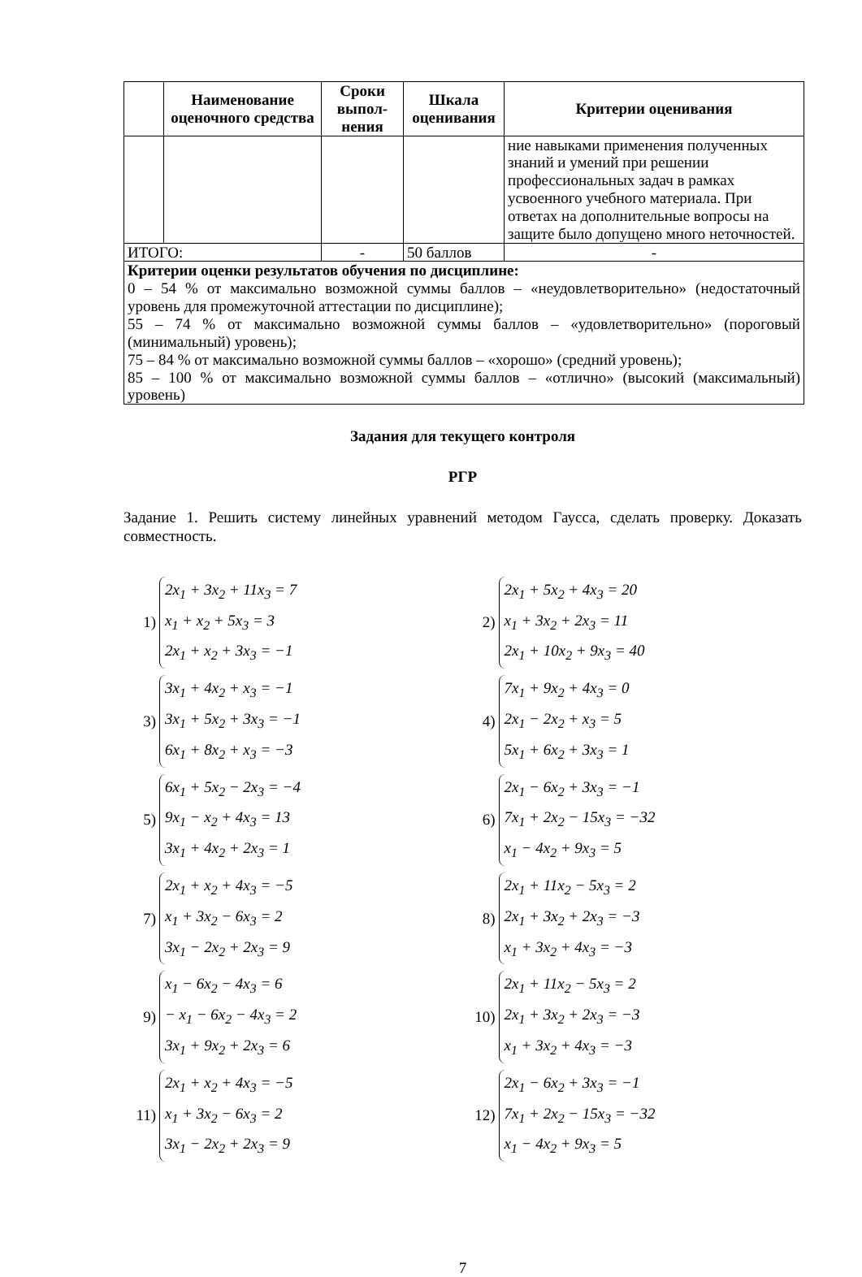| | Наименование оценочного сред­ства | Сроки выпол­нения | Шкала оценива­ния | Критерии оценивания |
| --- | --- | --- | --- | --- |
| | | | | ние навыками применения получен­ных знаний и умений при решении профессиональных задач в рамках усвоенного учебного материала. При ответах на дополнительные вопросы на защите было допущено много не­точностей. |
| ИТОГО: | | - | 50 баллов | - |
| Критерии оценки результатов обучения по дисциплине: 0 – 54 % от максимально возможной суммы баллов – «неудовлетворительно» (недоста­точный уровень для промежуточной аттестации по дисциплине); 55 – 74 % от максимально возможной суммы баллов – «удовлетворительно» (пороговый (минимальный) уровень); 75 – 84 % от максимально возможной суммы баллов – «хорошо» (средний уровень); 85 – 100 % от максимально возможной суммы баллов – «отлично» (высокий (макси­мальный) уровень) | | | | |
Задания для текущего контроля
РГР
Задание 1. Решить систему линейных уравнений методом Гаусса, сделать проверку. Дока­зать совместность.
1)
2x<sub>1</sub> + 3x<sub>2</sub> + 11x<sub>3</sub> = 7
x<sub>1</sub> + x<sub>2</sub> + 5x<sub>3</sub> = 3
2x<sub>1</sub> + x<sub>2</sub> + 3x<sub>3</sub> = −1
2)
2x<sub>1</sub> + 5x<sub>2</sub> + 4x<sub>3</sub> = 20
x<sub>1</sub> + 3x<sub>2</sub> + 2x<sub>3</sub> = 11
2x<sub>1</sub> + 10x<sub>2</sub> + 9x<sub>3</sub> = 40
3)
3x<sub>1</sub> + 4x<sub>2</sub> + x<sub>3</sub> = −1
3x<sub>1</sub> + 5x<sub>2</sub> + 3x<sub>3</sub> = −1
6x<sub>1</sub> + 8x<sub>2</sub> + x<sub>3</sub> = −3
4)
7x<sub>1</sub> + 9x<sub>2</sub> + 4x<sub>3</sub> = 0
2x<sub>1</sub> − 2x<sub>2</sub> + x<sub>3</sub> = 5
5x<sub>1</sub> + 6x<sub>2</sub> + 3x<sub>3</sub> = 1
5)
6x<sub>1</sub> + 5x<sub>2</sub> − 2x<sub>3</sub> = −4
9x<sub>1</sub> − x<sub>2</sub> + 4x<sub>3</sub> = 13
3x<sub>1</sub> + 4x<sub>2</sub> + 2x<sub>3</sub> = 1
6)
2x<sub>1</sub> − 6x<sub>2</sub> + 3x<sub>3</sub> = −1
7x<sub>1</sub> + 2x<sub>2</sub> − 15x<sub>3</sub> = −32
x<sub>1</sub> − 4x<sub>2</sub> + 9x<sub>3</sub> = 5
7)
2x<sub>1</sub> + x<sub>2</sub> + 4x<sub>3</sub> = −5
x<sub>1</sub> + 3x<sub>2</sub> − 6x<sub>3</sub> = 2
3x<sub>1</sub> − 2x<sub>2</sub> + 2x<sub>3</sub> = 9
8)
2x<sub>1</sub> + 11x<sub>2</sub> − 5x<sub>3</sub> = 2
2x<sub>1</sub> + 3x<sub>2</sub> + 2x<sub>3</sub> = −3
x<sub>1</sub> + 3x<sub>2</sub> + 4x<sub>3</sub> = −3
9)
x<sub>1</sub> − 6x<sub>2</sub> − 4x<sub>3</sub> = 6
− x<sub>1</sub> − 6x<sub>2</sub> − 4x<sub>3</sub> = 2
3x<sub>1</sub> + 9x<sub>2</sub> + 2x<sub>3</sub> = 6
10)
2x<sub>1</sub> + 11x<sub>2</sub> − 5x<sub>3</sub> = 2
2x<sub>1</sub> + 3x<sub>2</sub> + 2x<sub>3</sub> = −3
x<sub>1</sub> + 3x<sub>2</sub> + 4x<sub>3</sub> = −3
11)
2x<sub>1</sub> + x<sub>2</sub> + 4x<sub>3</sub> = −5
x<sub>1</sub> + 3x<sub>2</sub> − 6x<sub>3</sub> = 2
3x<sub>1</sub> − 2x<sub>2</sub> + 2x<sub>3</sub> = 9
12)
2x<sub>1</sub> − 6x<sub>2</sub> + 3x<sub>3</sub> = −1
7x<sub>1</sub> + 2x<sub>2</sub> − 15x<sub>3</sub> = −32
x<sub>1</sub> − 4x<sub>2</sub> + 9x<sub>3</sub> = 5
7